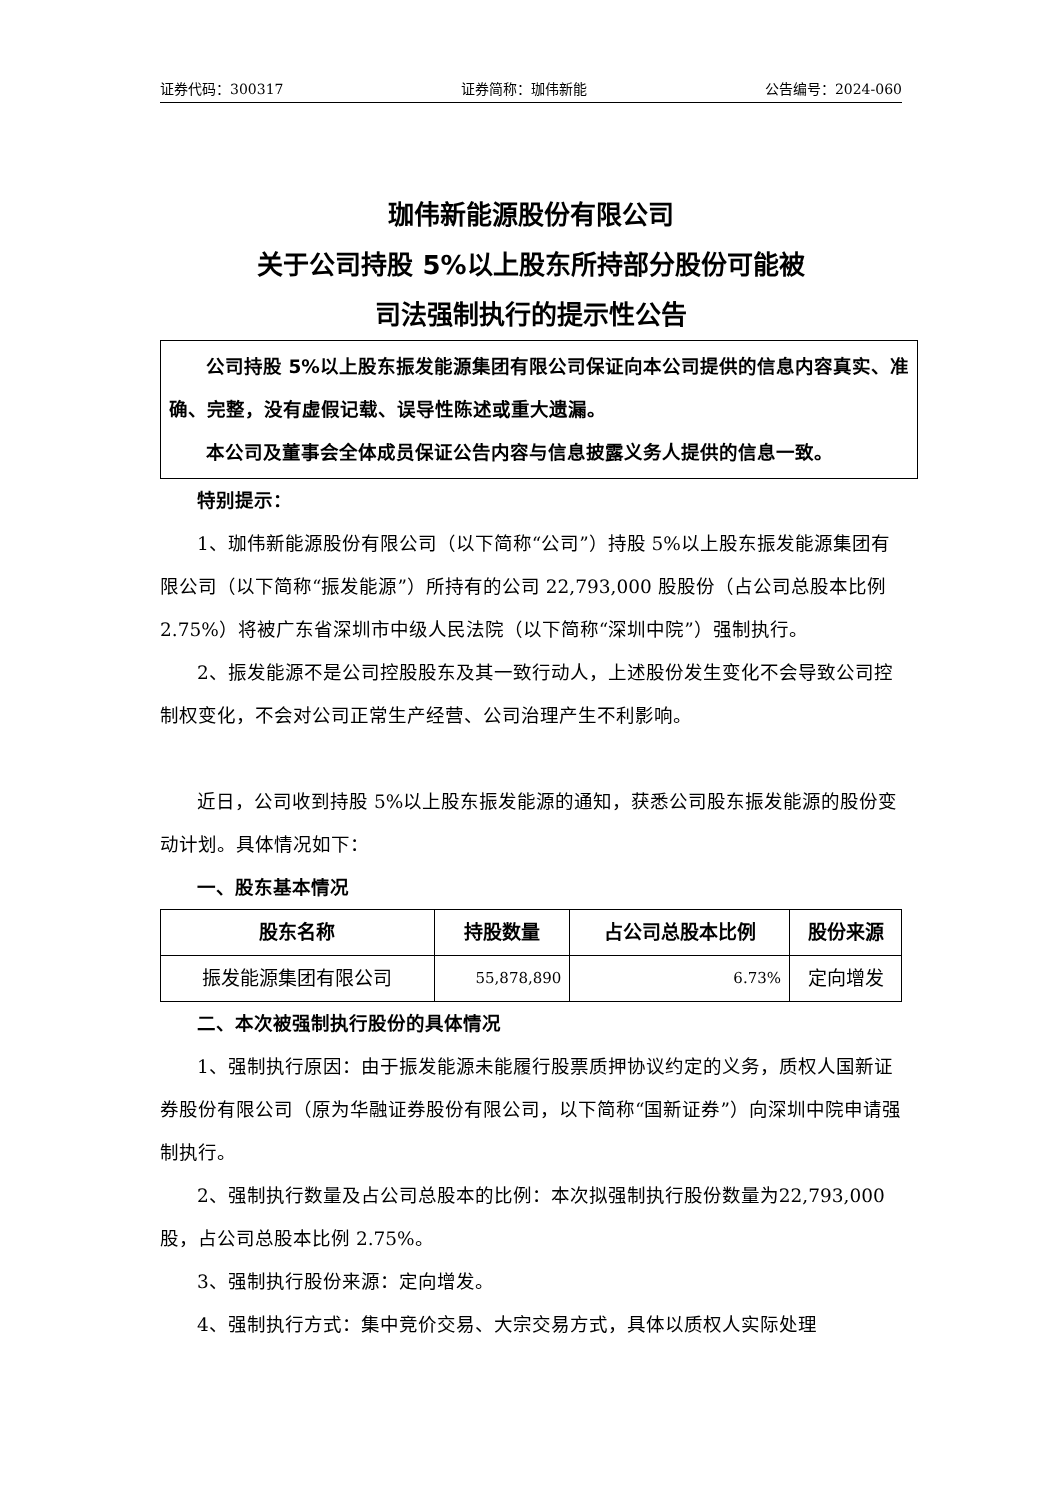证券代码：300317 证券简称：珈伟新能 公告编号：2024-060
珈伟新能源股份有限公司
关于公司持股 5%以上股东所持部分股份可能被
司法强制执行的提示性公告
公司持股 5%以上股东振发能源集团有限公司保证向本公司提供的信息内容真实、准确、完整，没有虚假记载、误导性陈述或重大遗漏。
本公司及董事会全体成员保证公告内容与信息披露义务人提供的信息一致。
特别提示：
1、珈伟新能源股份有限公司（以下简称“公司”）持股 5%以上股东振发能源集团有限公司（以下简称“振发能源”）所持有的公司 22,793,000 股股份（占公司总股本比例 2.75%）将被广东省深圳市中级人民法院（以下简称“深圳中院”）强制执行。
2、振发能源不是公司控股股东及其一致行动人，上述股份发生变化不会导致公司控制权变化，不会对公司正常生产经营、公司治理产生不利影响。
近日，公司收到持股 5%以上股东振发能源的通知，获悉公司股东振发能源的股份变动计划。具体情况如下：
一、股东基本情况
| 股东名称 | 持股数量 | 占公司总股本比例 | 股份来源 |
| --- | --- | --- | --- |
| 振发能源集团有限公司 | 55,878,890 | 6.73% | 定向增发 |
二、本次被强制执行股份的具体情况
1、强制执行原因：由于振发能源未能履行股票质押协议约定的义务，质权人国新证券股份有限公司（原为华融证券股份有限公司，以下简称“国新证券”）向深圳中院申请强制执行。
2、强制执行数量及占公司总股本的比例：本次拟强制执行股份数量为22,793,000 股，占公司总股本比例 2.75%。
3、强制执行股份来源：定向增发。
4、强制执行方式：集中竞价交易、大宗交易方式，具体以质权人实际处理